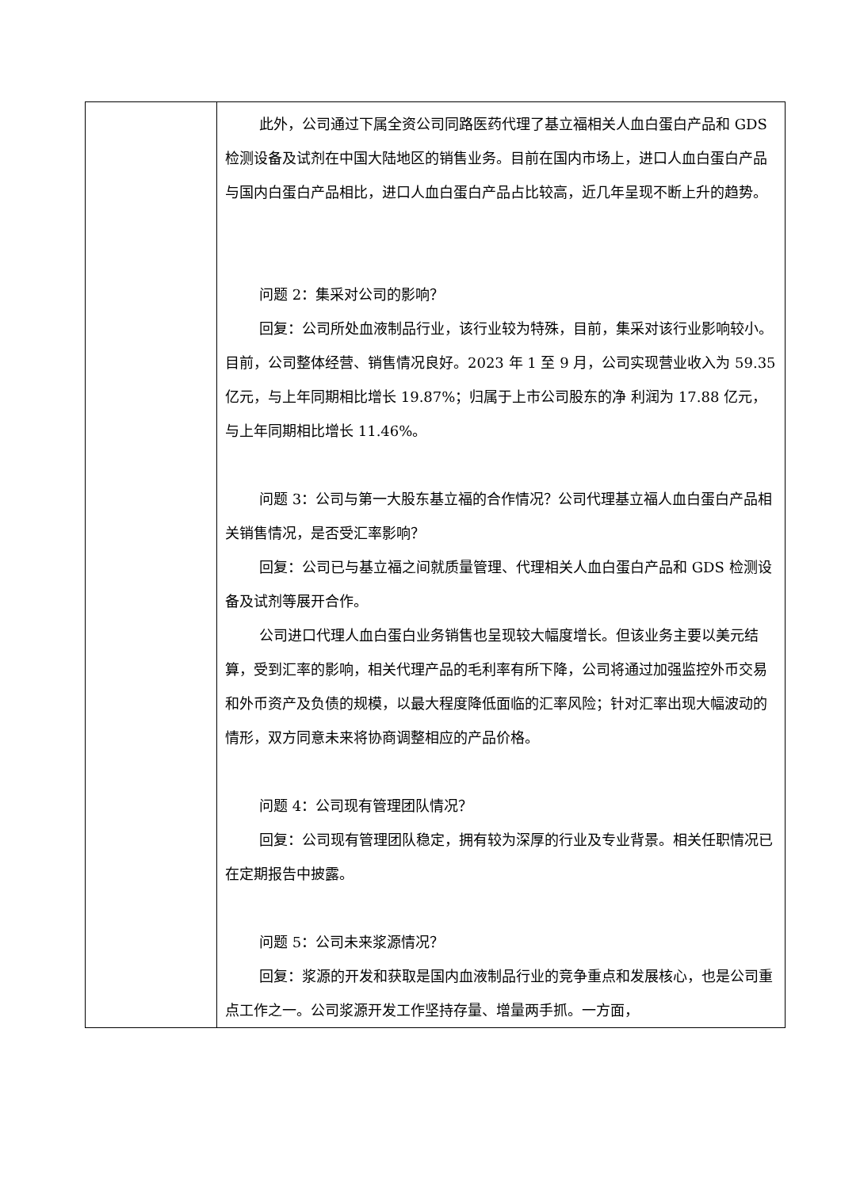| | 此外，公司通过下属全资公司同路医药代理了基立福相关人血白蛋白产品和 GDS 检测设备及试剂在中国大陆地区的销售业务。目前在国内市场上，进口人血白蛋白产品与国内白蛋白产品相比，进口人血白蛋白产品占比较高，近几年呈现不断上升的趋势。 问题 2：集采对公司的影响？ 回复：公司所处血液制品行业，该行业较为特殊，目前，集采对该行业影响较小。目前，公司整体经营、销售情况良好。2023 年 1 至 9 月，公司实现营业收入为 59.35 亿元，与上年同期相比增长 19.87%；归属于上市公司股东的净 利润为 17.88 亿元，与上年同期相比增长 11.46%。 问题 3：公司与第一大股东基立福的合作情况？公司代理基立福人血白蛋白产品相关销售情况，是否受汇率影响？ 回复：公司已与基立福之间就质量管理、代理相关人血白蛋白产品和 GDS 检测设备及试剂等展开合作。 公司进口代理人血白蛋白业务销售也呈现较大幅度增长。但该业务主要以美元结算，受到汇率的影响，相关代理产品的毛利率有所下降，公司将通过加强监控外币交易和外币资产及负债的规模，以最大程度降低面临的汇率风险；针对汇率出现大幅波动的情形，双方同意未来将协商调整相应的产品价格。 问题 4：公司现有管理团队情况？ 回复：公司现有管理团队稳定，拥有较为深厚的行业及专业背景。相关任职情况已在定期报告中披露。 问题 5：公司未来浆源情况？ 回复：浆源的开发和获取是国内血液制品行业的竞争重点和发展核心，也是公司重点工作之一。公司浆源开发工作坚持存量、增量两手抓。一方面， |